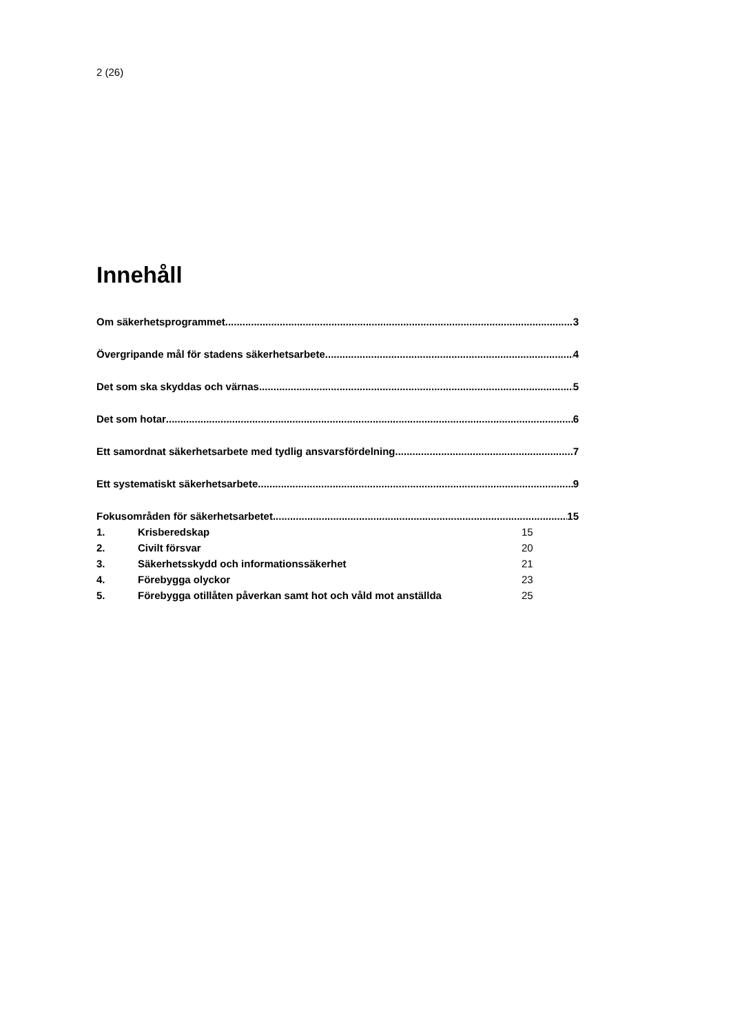2 (26)
Innehåll
Om säkerhetsprogrammet 3
Övergripande mål för stadens säkerhetsarbete 4
Det som ska skyddas och värnas 5
Det som hotar 6
Ett samordnat säkerhetsarbete med tydlig ansvarsfördelning 7
Ett systematiskt säkerhetsarbete 9
Fokusområden för säkerhetsarbetet 15
1. Krisberedskap 15
2. Civilt försvar 20
3. Säkerhetsskydd och informationssäkerhet 21
4. Förebygga olyckor 23
5. Förebygga otillåten påverkan samt hot och våld mot anställda 25